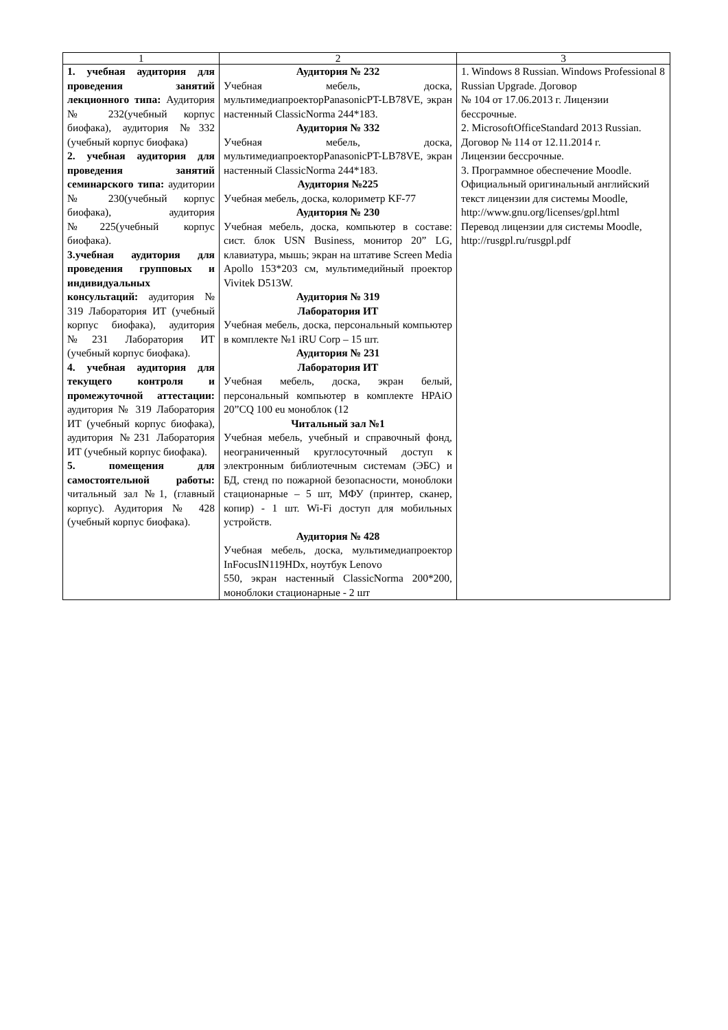| 1 | 2 | 3 |
| 1. учебная аудитория для проведения занятий лекционного типа: Аудитория № 232(учебный корпус биофака), аудитория №332 (учебный корпус биофака) 2. учебная аудитория для проведения занятий семинарского типа: аудитории № 230(учебный корпус биофака), аудитория №225(учебный корпус биофака). 3.учебная аудитория для проведения групповых и индивидуальных консультаций: аудитория № 319 Лаборатория ИТ (учебный корпус биофака), аудитория №231 Лаборатория ИТ (учебный корпус биофака). 4. учебная аудитория для текущего контроля и промежуточной аттестации: аудитория № 319 Лаборатория ИТ (учебный корпус биофака), аудитория №231 Лаборатория ИТ (учебный корпус биофака). 5. помещения для самостоятельной работы: читальный зал №1, (главный корпус). Аудитория № 428 (учебный корпус биофака). | Аудитория № 232 Учебная мебель, доска, мультимедиапроекторPanasonicPT-LB78VE, экран настенный ClassicNorma 244*183. Аудитория № 332 Учебная мебель, доска, мультимедиапроекторPanasonicPT-LB78VE, экран настенный ClassicNorma 244*183. Аудитория №225 Учебная мебель, доска, колориметр KF-77 Аудитория № 230 Учебная мебель, доска, компьютер в составе: сист. блок USN Business, монитор 20” LG, клавиатура, мышь; экран на штативе Screen Media Apollo 153*203 см, мультимедийный проектор Vivitek D513W. Аудитория № 319 Лаборатория ИТ Учебная мебель, доска, персональный компьютер в комплекте №1 iRU Corp – 15 шт. Аудитория № 231 Лаборатория ИТ Учебная мебель, доска, экран белый, персональный компьютер в комплекте HPAiO 20”CQ 100 eu моноблок (12 Читальный зал №1 Учебная мебель, учебный и справочный фонд, неограниченный круглосуточный доступ к электронным библиотечным системам (ЭБС) и БД, стенд по пожарной безопасности, моноблоки стационарные – 5 шт, МФУ (принтер, сканер, копир) - 1 шт. Wi-Fi доступ для мобильных устройств. Аудитория № 428 Учебная мебель, доска, мультимедиапроектор InFocusIN119HDx, ноутбук Lenovo 550, экран настенный ClassicNorma 200*200, моноблоки стационарные - 2 шт | 1. Windows 8 Russian. Windows Professional 8 Russian Upgrade. Договор № 104 от 17.06.2013 г. Лицензии бессрочные. 2. MicrosoftOfficeStandard 2013 Russian. Договор № 114 от 12.11.2014 г. Лицензии бессрочные. 3. Программное обеспечение Moodle. Официальный оригинальный английский текст лицензии для системы Moodle, http://www.gnu.org/licenses/gpl.html Перевод лицензии для системы Moodle, http://rusgpl.ru/rusgpl.pdf |